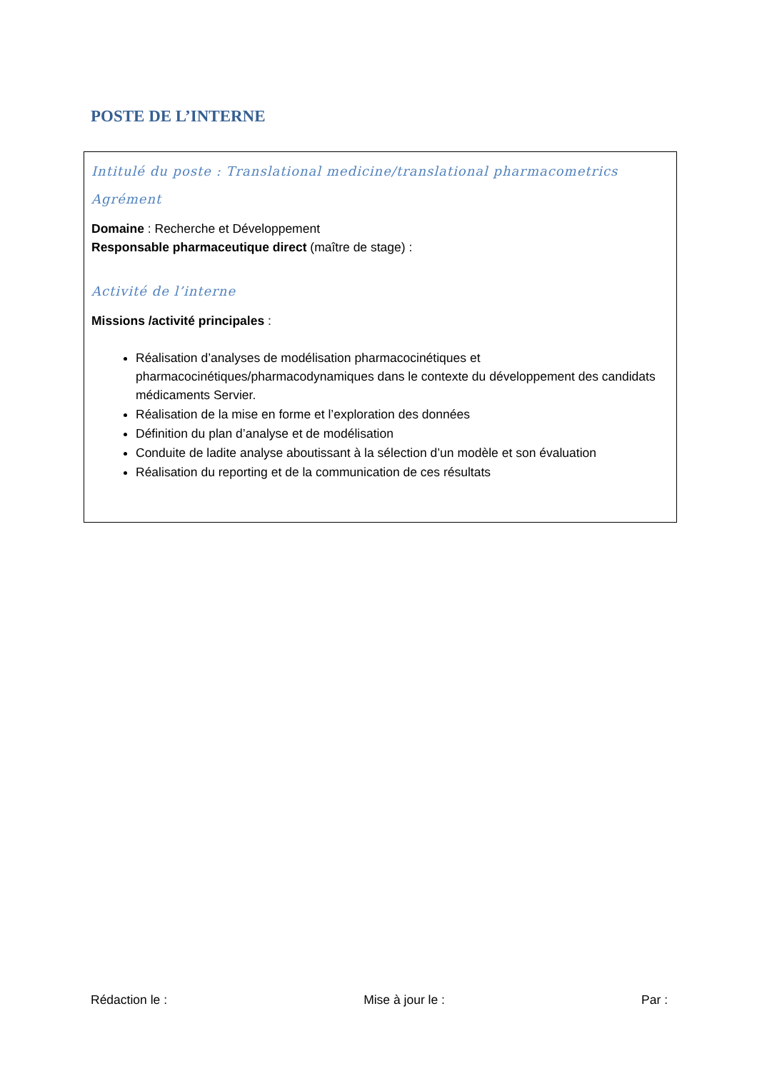POSTE DE L’INTERNE
Intitulé du poste : Translational medicine/translational pharmacometrics
Agrément
Domaine : Recherche et Développement
Responsable pharmaceutique direct (maître de stage) :
Activité de l’interne
Missions /activité principales :
Réalisation d’analyses de modélisation pharmacocinétiques et pharmacocinétiques/pharmacodynamiques dans le contexte du développement des candidats médicaments Servier.
Réalisation de la mise en forme et l’exploration des données
Définition du plan d’analyse et de modélisation
Conduite de ladite analyse aboutissant à la sélection d’un modèle et son évaluation
Réalisation du reporting et de la communication de ces résultats
Rédaction le : Mise à jour le : Par :